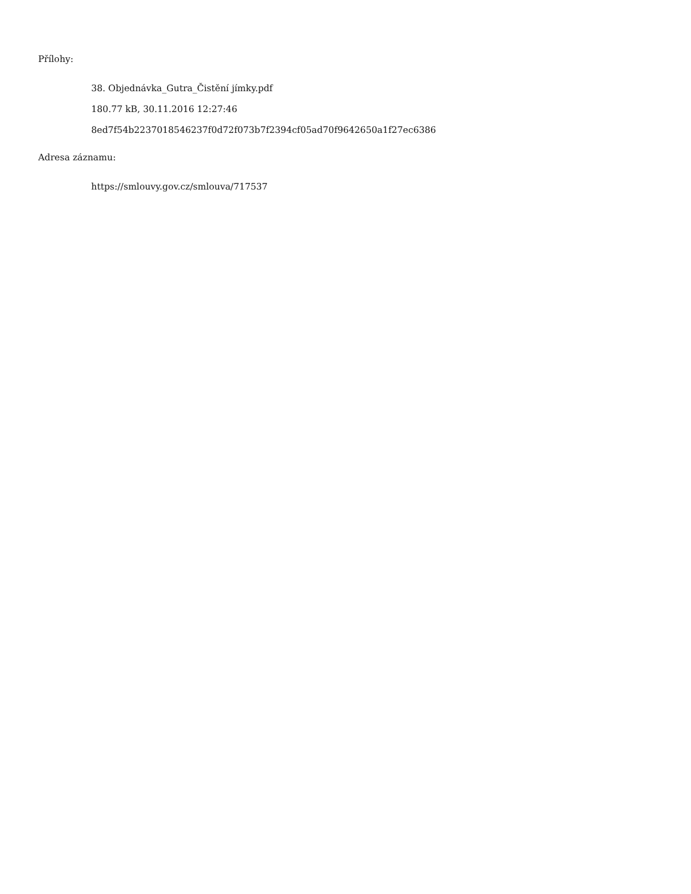Přílohy:
38. Objednávka_Gutra_Čistění jímky.pdf
180.77 kB, 30.11.2016 12:27:46
8ed7f54b2237018546237f0d72f073b7f2394cf05ad70f9642650a1f27ec6386
Adresa záznamu:
https://smlouvy.gov.cz/smlouva/717537